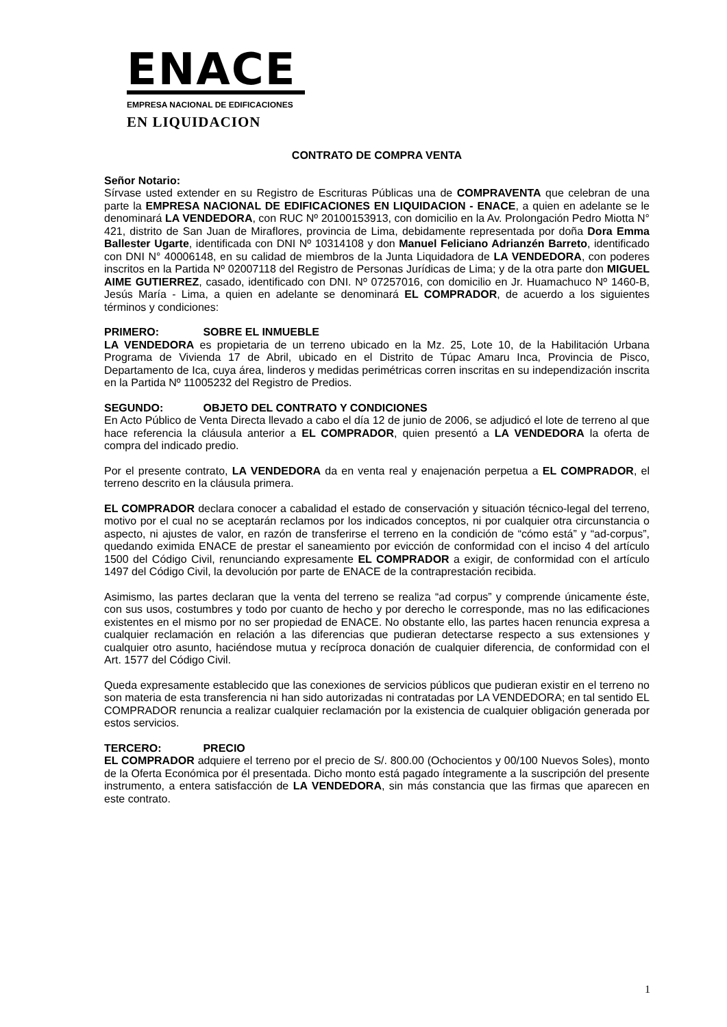ENACE
EMPRESA NACIONAL DE EDIFICACIONES
EN LIQUIDACION
CONTRATO DE COMPRA VENTA
Señor Notario:
Sírvase usted extender en su Registro de Escrituras Públicas una de COMPRAVENTA que celebran de una parte la EMPRESA NACIONAL DE EDIFICACIONES EN LIQUIDACION - ENACE, a quien en adelante se le denominará LA VENDEDORA, con RUC Nº 20100153913, con domicilio en la Av. Prolongación Pedro Miotta N° 421, distrito de San Juan de Miraflores, provincia de Lima, debidamente representada por doña Dora Emma Ballester Ugarte, identificada con DNI Nº 10314108 y don Manuel Feliciano Adrianzén Barreto, identificado con DNI N° 40006148, en su calidad de miembros de la Junta Liquidadora de LA VENDEDORA, con poderes inscritos en la Partida Nº 02007118 del Registro de Personas Jurídicas de Lima; y de la otra parte don MIGUEL AIME GUTIERREZ, casado, identificado con DNI. Nº 07257016, con domicilio en Jr. Huamachuco Nº 1460-B, Jesús María - Lima, a quien en adelante se denominará EL COMPRADOR, de acuerdo a los siguientes términos y condiciones:
PRIMERO: SOBRE EL INMUEBLE
LA VENDEDORA es propietaria de un terreno ubicado en la Mz. 25, Lote 10, de la Habilitación Urbana Programa de Vivienda 17 de Abril, ubicado en el Distrito de Túpac Amaru Inca, Provincia de Pisco, Departamento de Ica, cuya área, linderos y medidas perimétricas corren inscritas en su independización inscrita en la Partida Nº 11005232 del Registro de Predios.
SEGUNDO: OBJETO DEL CONTRATO Y CONDICIONES
En Acto Público de Venta Directa llevado a cabo el día 12 de junio de 2006, se adjudicó el lote de terreno al que hace referencia la cláusula anterior a EL COMPRADOR, quien presentó a LA VENDEDORA la oferta de compra del indicado predio.
Por el presente contrato, LA VENDEDORA da en venta real y enajenación perpetua a EL COMPRADOR, el terreno descrito en la cláusula primera.
EL COMPRADOR declara conocer a cabalidad el estado de conservación y situación técnico-legal del terreno, motivo por el cual no se aceptarán reclamos por los indicados conceptos, ni por cualquier otra circunstancia o aspecto, ni ajustes de valor, en razón de transferirse el terreno en la condición de “cómo está” y “ad-corpus”, quedando eximida ENACE de prestar el saneamiento por evicción de conformidad con el inciso 4 del artículo 1500 del Código Civil, renunciando expresamente EL COMPRADOR a exigir, de conformidad con el artículo 1497 del Código Civil, la devolución por parte de ENACE de la contraprestación recibida.
Asimismo, las partes declaran que la venta del terreno se realiza “ad corpus” y comprende únicamente éste, con sus usos, costumbres y todo por cuanto de hecho y por derecho le corresponde, mas no las edificaciones existentes en el mismo por no ser propiedad de ENACE. No obstante ello, las partes hacen renuncia expresa a cualquier reclamación en relación a las diferencias que pudieran detectarse respecto a sus extensiones y cualquier otro asunto, haciéndose mutua y recíproca donación de cualquier diferencia, de conformidad con el Art. 1577 del Código Civil.
Queda expresamente establecido que las conexiones de servicios públicos que pudieran existir en el terreno no son materia de esta transferencia ni han sido autorizadas ni contratadas por LA VENDEDORA; en tal sentido EL COMPRADOR renuncia a realizar cualquier reclamación por la existencia de cualquier obligación generada por estos servicios.
TERCERO: PRECIO
EL COMPRADOR adquiere el terreno por el precio de S/. 800.00 (Ochocientos y 00/100 Nuevos Soles), monto de la Oferta Económica por él presentada. Dicho monto está pagado íntegramente a la suscripción del presente instrumento, a entera satisfacción de LA VENDEDORA, sin más constancia que las firmas que aparecen en este contrato.
1